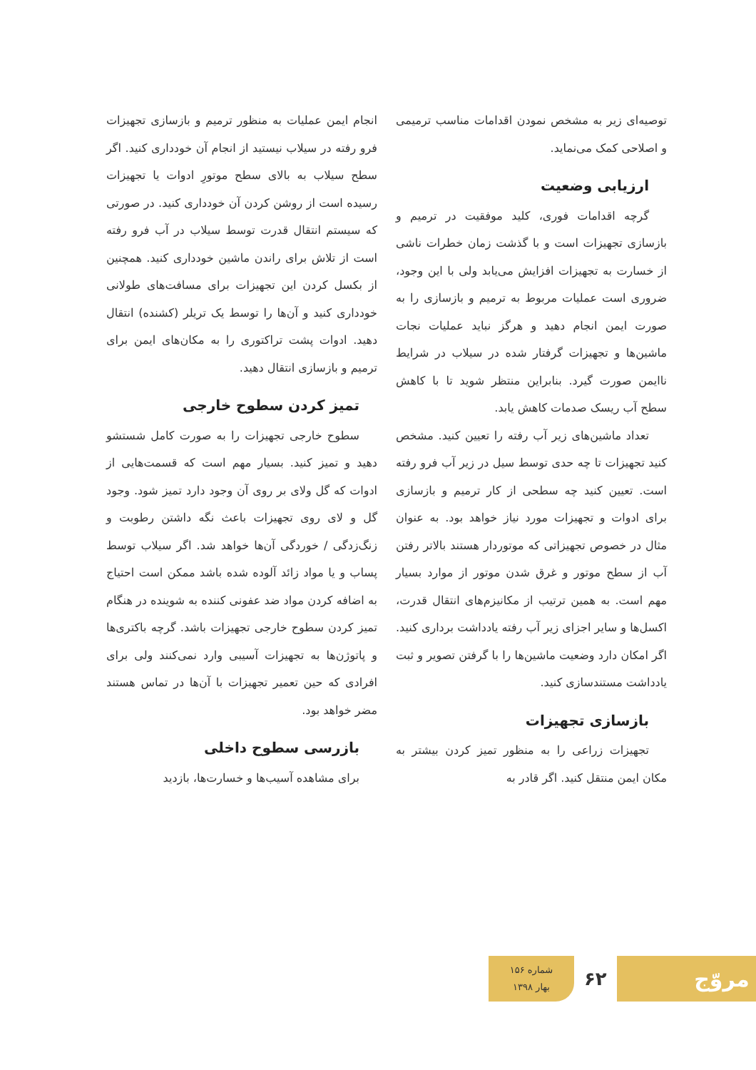توصیه‌ای زیر به مشخص نمودن اقدامات مناسب ترمیمی و اصلاحی کمک می‌نماید.
ارزیابی وضعیت
گرچه اقدامات فوری، کلید موفقیت در ترمیم و بازسازی تجهیزات است و با گذشت زمان خطرات ناشی از خسارت به تجهیزات افزایش می‌یابد ولی با این وجود، ضروری است عملیات مربوط به ترمیم و بازسازی را به صورت ایمن انجام دهید و هرگز نباید عملیات نجات ماشین‌ها و تجهیزات گرفتار شده در سیلاب در شرایط ناایمن صورت گیرد. بنابراین منتظر شوید تا با کاهش سطح آب ریسک صدمات کاهش یابد.
تعداد ماشین‌های زیر آب رفته را تعیین کنید. مشخص کنید تجهیزات تا چه حدی توسط سیل در زیر آب فرو رفته است. تعیین کنید چه سطحی از کار ترمیم و بازسازی برای ادوات و تجهیزات مورد نیاز خواهد بود. به عنوان مثال در خصوص تجهیزاتی که موتوردار هستند بالاتر رفتن آب از سطح موتور و غرق شدن موتور از موارد بسیار مهم است. به همین ترتیب از مکانیزم‌های انتقال قدرت، اکسل‌ها و سایر اجزای زیر آب رفته یادداشت برداری کنید. اگر امکان دارد وضعیت ماشین‌ها را با گرفتن تصویر و ثبت یادداشت مستندسازی کنید.
بازسازی تجهیزات
تجهیزات زراعی را به منظور تمیز کردن بیشتر به مکان ایمن منتقل کنید. اگر قادر به
انجام ایمن عملیات به منظور ترمیم و بازسازی تجهیزات فرو رفته در سیلاب نیستید از انجام آن خودداری کنید. اگر سطح سیلاب به بالای سطح موتورِ ادوات یا تجهیزات رسیده است از روشن کردن آن خودداری کنید. در صورتی که سیستم انتقال قدرت توسط سیلاب در آب فرو رفته است از تلاش برای راندن ماشین خودداری کنید. همچنین از بکسل کردن این تجهیزات برای مسافت‌های طولانی خودداری کنید و آن‌ها را توسط یک تریلر (کشنده) انتقال دهید. ادوات پشت تراکتوری را به مکان‌های ایمن برای ترمیم و بازسازی انتقال دهید.
تمیز کردن سطوح خارجی
سطوح خارجی تجهیزات را به صورت کامل شستشو دهید و تمیز کنید. بسیار مهم است که قسمت‌هایی از ادوات که گل ولای بر روی آن وجود دارد تمیز شود. وجود گل و لای روی تجهیزات باعث نگه داشتن رطوبت و زنگ‌زدگی / خوردگی آن‌ها خواهد شد. اگر سیلاب توسط پساب و یا مواد زائد آلوده شده باشد ممکن است احتیاج به اضافه کردن مواد ضد عفونی کننده به شوینده در هنگام تمیز کردن سطوح خارجی تجهیزات باشد. گرچه باکتری‌ها و پاتوژن‌ها به تجهیزات آسیبی وارد نمی‌کنند ولی برای افرادی که حین تعمیر تجهیزات با آن‌ها در تماس هستند مضر خواهد بود.
بازرسی سطوح داخلی
برای مشاهده آسیب‌ها و خسارت‌ها، بازدید
مروّج
۶۲
شماره ۱۵۶
بهار ۱۳۹۸